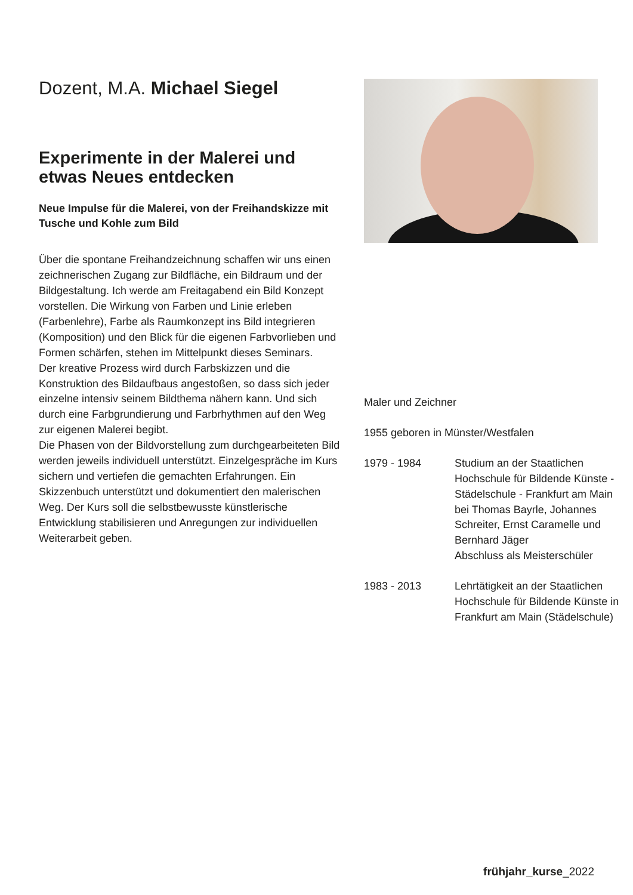Dozent, M.A. Michael Siegel
Experimente in der Malerei und etwas Neues entdecken
Neue Impulse für die Malerei, von der Freihandskizze mit Tusche und Kohle zum Bild
Über die spontane Freihandzeichnung schaffen wir uns einen zeichnerischen Zugang zur Bildfläche, ein Bildraum und der Bildgestaltung. Ich werde am Freitagabend ein Bild Konzept vorstellen. Die Wirkung von Farben und Linie erleben (Farbenlehre), Farbe als Raumkonzept ins Bild integrieren (Komposition) und den Blick für die eigenen Farbvorlieben und Formen schärfen, stehen im Mittelpunkt dieses Seminars.
Der kreative Prozess wird durch Farbskizzen und die Konstruktion des Bildaufbaus angestoßen, so dass sich jeder einzelne intensiv seinem Bildthema nähern kann. Und sich durch eine Farbgrundierung und Farbrhythmen auf den Weg zur eigenen Malerei begibt.
Die Phasen von der Bildvorstellung zum durchgearbeiteten Bild werden jeweils individuell unterstützt. Einzelgespräche im Kurs sichern und vertiefen die gemachten Erfahrungen. Ein Skizzenbuch unterstützt und dokumentiert den malerischen Weg. Der Kurs soll die selbstbewusste künstlerische Entwicklung stabilisieren und Anregungen zur individuellen Weiterarbeit geben.
Maler und Zeichner
1955 geboren in Münster/Westfalen
1979 - 1984 Studium an der Staatlichen Hochschule für Bildende Künste - Städelschule - Frankfurt am Main bei Thomas Bayrle, Johannes Schreiter, Ernst Caramelle und Bernhard Jäger
Abschluss als Meisterschüler
1983 - 2013 Lehrtätigkeit an der Staatlichen Hochschule für Bildende Künste in Frankfurt am Main (Städelschule)
frühjahr_kurse_2022